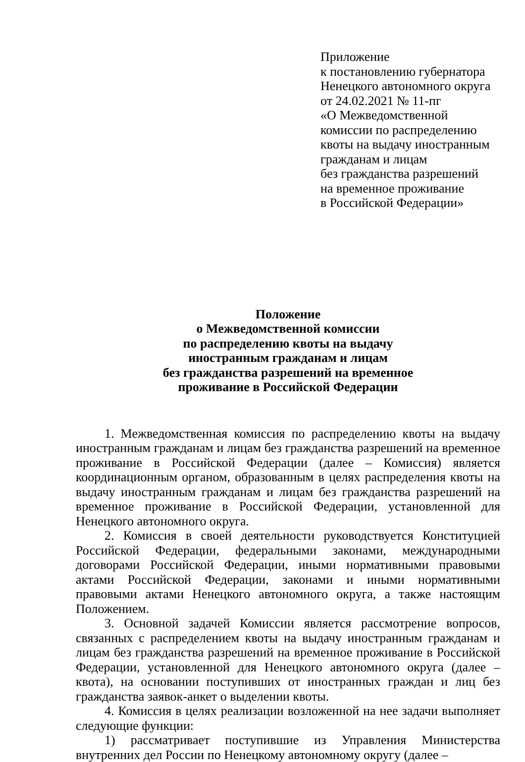Приложение
к постановлению губернатора
Ненецкого автономного округа
от 24.02.2021 № 11-пг
«О Межведомственной
комиссии по распределению
квоты на выдачу иностранным
гражданам и лицам
без гражданства разрешений
на временное проживание
в Российской Федерации»
Положение
о Межведомственной комиссии
по распределению квоты на выдачу
иностранным гражданам и лицам
без гражданства разрешений на временное
проживание в Российской Федерации
1. Межведомственная комиссия по распределению квоты на выдачу иностранным гражданам и лицам без гражданства разрешений на временное проживание в Российской Федерации (далее – Комиссия) является координационным органом, образованным в целях распределения квоты на выдачу иностранным гражданам и лицам без гражданства разрешений на временное проживание в Российской Федерации, установленной для Ненецкого автономного округа.
2. Комиссия в своей деятельности руководствуется Конституцией Российской Федерации, федеральными законами, международными договорами Российской Федерации, иными нормативными правовыми актами Российской Федерации, законами и иными нормативными правовыми актами Ненецкого автономного округа, а также настоящим Положением.
3. Основной задачей Комиссии является рассмотрение вопросов, связанных с распределением квоты на выдачу иностранным гражданам и лицам без гражданства разрешений на временное проживание в Российской Федерации, установленной для Ненецкого автономного округа (далее – квота), на основании поступивших от иностранных граждан и лиц без гражданства заявок-анкет о выделении квоты.
4. Комиссия в целях реализации возложенной на нее задачи выполняет следующие функции:
1) рассматривает поступившие из Управления Министерства внутренних дел России по Ненецкому автономному округу (далее –